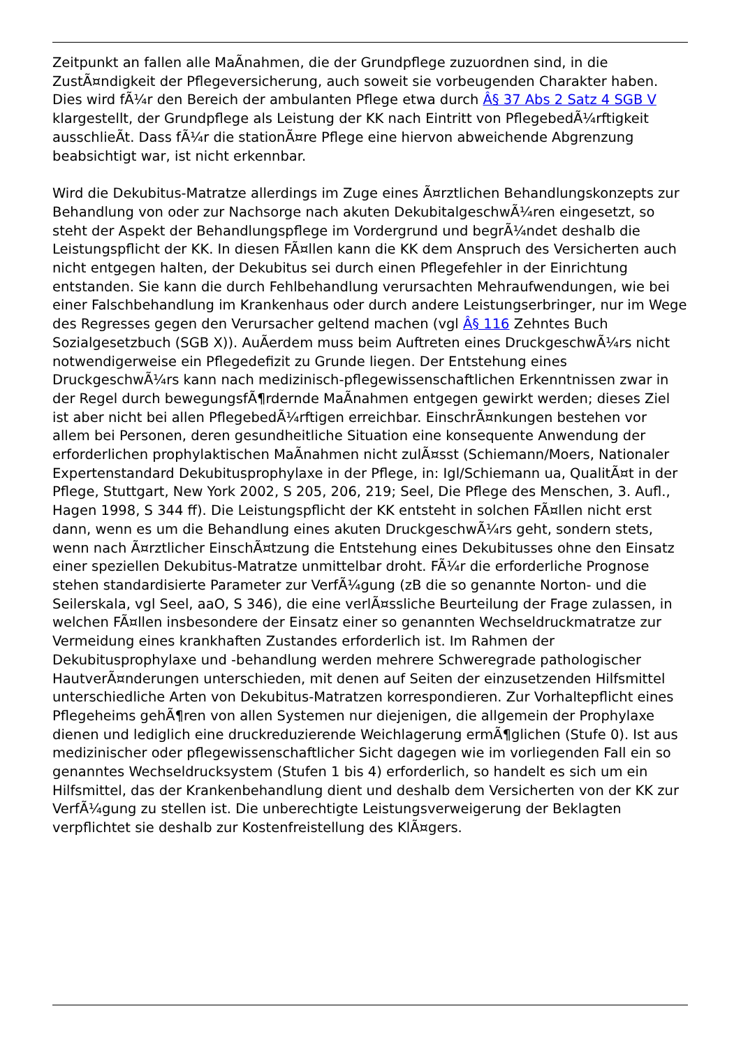Zeitpunkt an fallen alle MaÃnahmen, die der Grundpflege zuzuordnen sind, in die ZustÃ¤ndigkeit der Pflegeversicherung, auch soweit sie vorbeugenden Charakter haben. Dies wird fÃ¼r den Bereich der ambulanten Pflege etwa durch Â§ 37 Abs 2 Satz 4 SGB V klargestellt, der Grundpflege als Leistung der KK nach Eintritt von PflegebedÃ¼rftigkeit ausschlieÃt. Dass fÃ¼r die stationÃ¤re Pflege eine hiervon abweichende Abgrenzung beabsichtigt war, ist nicht erkennbar.
Wird die Dekubitus-Matratze allerdings im Zuge eines Ã¤rztlichen Behandlungskonzepts zur Behandlung von oder zur Nachsorge nach akuten DekubitalgeschwÃ¼ren eingesetzt, so steht der Aspekt der Behandlungspflege im Vordergrund und begrÃ¼ndet deshalb die Leistungspflicht der KK. In diesen FÃ¤llen kann die KK dem Anspruch des Versicherten auch nicht entgegen halten, der Dekubitus sei durch einen Pflegefehler in der Einrichtung entstanden. Sie kann die durch Fehlbehandlung verursachten Mehraufwendungen, wie bei einer Falschbehandlung im Krankenhaus oder durch andere Leistungserbringer, nur im Wege des Regresses gegen den Verursacher geltend machen (vgl Â§ 116 Zehntes Buch Sozialgesetzbuch (SGB X)). AuÃerdem muss beim Auftreten eines DruckgeschwÃ¼rs nicht notwendigerweise ein Pflegedefizit zu Grunde liegen. Der Entstehung eines DruckgeschwÃ¼rs kann nach medizinisch-pflegewissenschaftlichen Erkenntnissen zwar in der Regel durch bewegungsfÃ¶rdernde MaÃnahmen entgegen gewirkt werden; dieses Ziel ist aber nicht bei allen PflegebedÃ¼rftigen erreichbar. EinschrÃ¤nkungen bestehen vor allem bei Personen, deren gesundheitliche Situation eine konsequente Anwendung der erforderlichen prophylaktischen MaÃnahmen nicht zulÃ¤sst (Schiemann/Moers, Nationaler Expertenstandard Dekubitusprophylaxe in der Pflege, in: Igl/Schiemann ua, QualitÃ¤t in der Pflege, Stuttgart, New York 2002, S 205, 206, 219; Seel, Die Pflege des Menschen, 3. Aufl., Hagen 1998, S 344 ff). Die Leistungspflicht der KK entsteht in solchen FÃ¤llen nicht erst dann, wenn es um die Behandlung eines akuten DruckgeschwÃ¼rs geht, sondern stets, wenn nach Ã¤rztlicher EinschÃ¤tzung die Entstehung eines Dekubitusses ohne den Einsatz einer speziellen Dekubitus-Matratze unmittelbar droht. FÃ¼r die erforderliche Prognose stehen standardisierte Parameter zur VerfÃ¼gung (zB die so genannte Norton- und die Seilerskala, vgl Seel, aaO, S 346), die eine verlÃ¤ssliche Beurteilung der Frage zulassen, in welchen FÃ¤llen insbesondere der Einsatz einer so genannten Wechseldruckmatratze zur Vermeidung eines krankhaften Zustandes erforderlich ist. Im Rahmen der Dekubitusprophylaxe und -behandlung werden mehrere Schweregrade pathologischer HautverÃ¤nderungen unterschieden, mit denen auf Seiten der einzusetzenden Hilfsmittel unterschiedliche Arten von Dekubitus-Matratzen korrespondieren. Zur Vorhaltepflicht eines Pflegeheims gehÃ¶ren von allen Systemen nur diejenigen, die allgemein der Prophylaxe dienen und lediglich eine druckreduzierende Weichlagerung ermÃ¶glichen (Stufe 0). Ist aus medizinischer oder pflegewissenschaftlicher Sicht dagegen wie im vorliegenden Fall ein so genanntes Wechseldrucksystem (Stufen 1 bis 4) erforderlich, so handelt es sich um ein Hilfsmittel, das der Krankenbehandlung dient und deshalb dem Versicherten von der KK zur VerfÃ¼gung zu stellen ist. Die unberechtigte Leistungsverweigerung der Beklagten verpflichtet sie deshalb zur Kostenfreistellung des KlÃ¤gers.